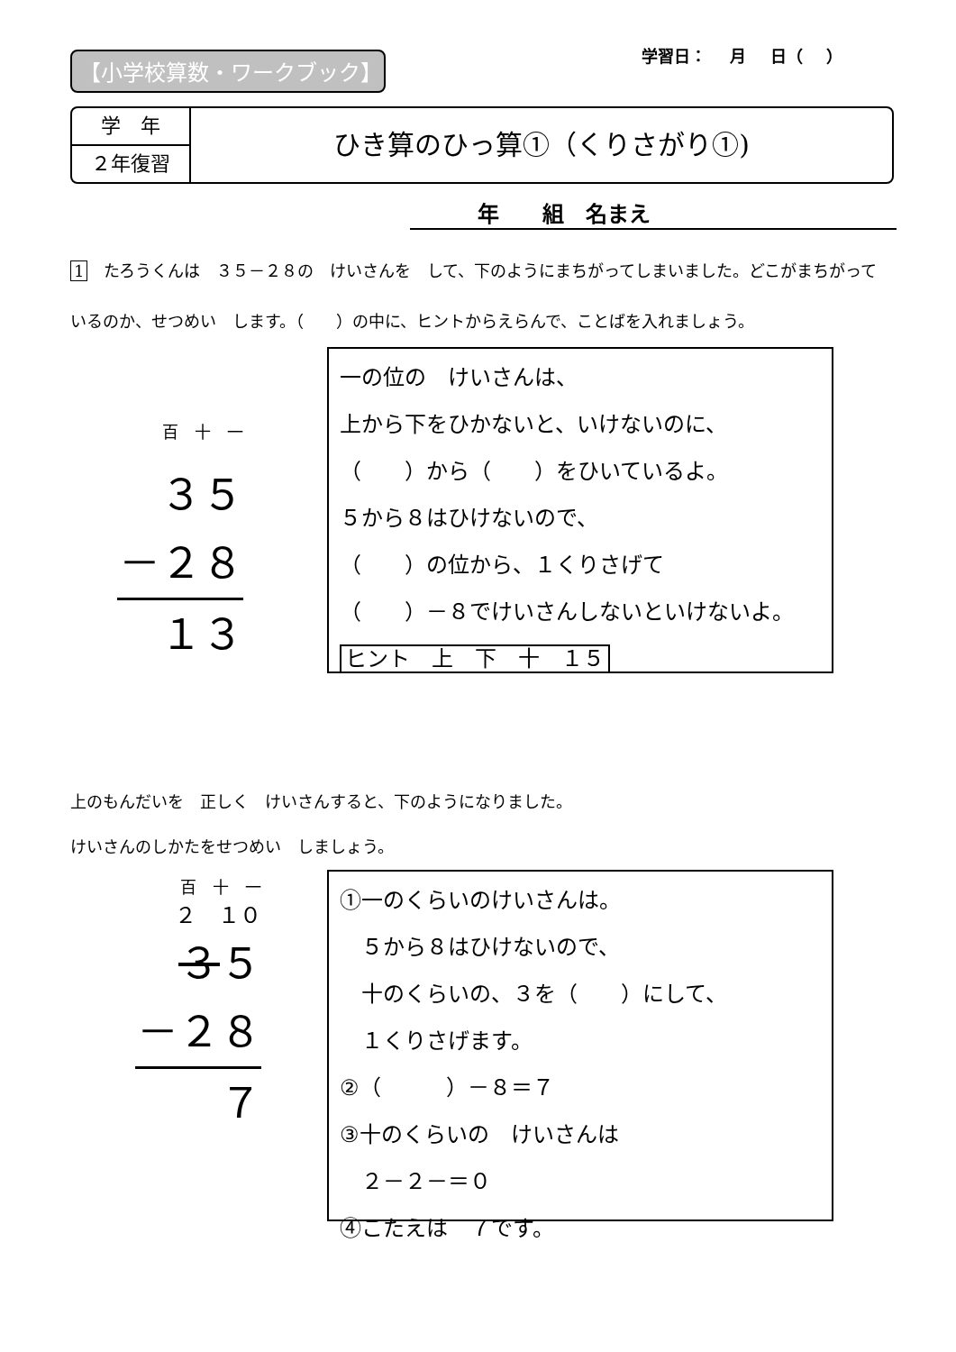【小学校算数・ワークブック】 学習日： 月 日（ ）
学　年
２年復習
ひき算のひっ算①（くりさがり①)
年　　組　名まえ
1　たろうくんは　３５－２８の　けいさんを　して、下のようにまちがってしまいました。どこがまちがっているのか、せつめい　します。（　　）の中に、ヒントからえらんで、ことばを入れましょう。
百　十　一
３５
－２８
１３
一の位の　けいさんは、
上から下をひかないと、いけないのに、
（　　）から（　　）をひいているよ。
５から８はひけないので、
（　　）の位から、１くりさげて
（　　）－８でけいさんしないといけないよ。　ヒント　上　下　十　１５
上のもんだいを　正しく　けいさんすると、下のようになりました。
けいさんのしかたをせつめい　しましょう。
百　十　一
２　１０
３５
－２８
７
①一のくらいのけいさんは。
　５から８はひけないので、
　十のくらいの、３を（　　）にして、
　１くりさげます。
②（　　　）－８＝７
③十のくらいの　けいさんは
　２－２－＝０
④こたえは　７です。